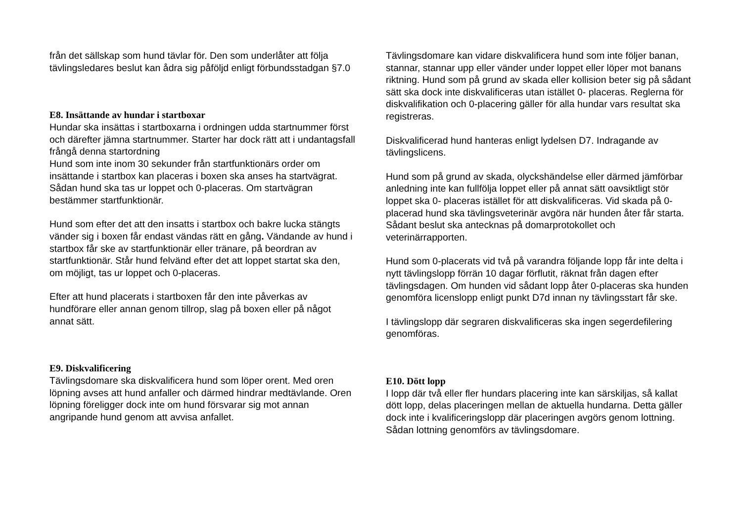från det sällskap som hund tävlar för. Den som underlåter att följa tävlingsledares beslut kan ådra sig påföljd enligt förbundsstadgan §7.0
E8. Insättande av hundar i startboxar
Hundar ska insättas i startboxarna i ordningen udda startnummer först och därefter jämna startnummer. Starter har dock rätt att i undantagsfall frångå denna startordning
Hund som inte inom 30 sekunder från startfunktionärs order om insättande i startbox kan placeras i boxen ska anses ha startvägrat. Sådan hund ska tas ur loppet och 0-placeras. Om startvägran bestämmer startfunktionär.
Hund som efter det att den insatts i startbox och bakre lucka stängts vänder sig i boxen får endast vändas rätt en gång. Vändande av hund i startbox får ske av startfunktionär eller tränare, på beordran av startfunktionär. Står hund felvänd efter det att loppet startat ska den, om möjligt, tas ur loppet och 0-placeras.
Efter att hund placerats i startboxen får den inte påverkas av hundförare eller annan genom tillrop, slag på boxen eller på något annat sätt.
E9. Diskvalificering
Tävlingsdomare ska diskvalificera hund som löper orent. Med oren löpning avses att hund anfaller och därmed hindrar medtävlande. Oren löpning föreligger dock inte om hund försvarar sig mot annan angripande hund genom att avvisa anfallet.
Tävlingsdomare kan vidare diskvalificera hund som inte följer banan, stannar, stannar upp eller vänder under loppet eller löper mot banans riktning. Hund som på grund av skada eller kollision beter sig på sådant sätt ska dock inte diskvalificeras utan istället 0- placeras. Reglerna för diskvalifikation och 0-placering gäller för alla hundar vars resultat ska registreras.
Diskvalificerad hund hanteras enligt lydelsen D7. Indragande av tävlingslicens.
Hund som på grund av skada, olyckshändelse eller därmed jämförbar anledning inte kan fullfölja loppet eller på annat sätt oavsiktligt stör loppet ska 0- placeras istället för att diskvalificeras. Vid skada på 0- placerad hund ska tävlingsveterinär avgöra när hunden åter får starta. Sådant beslut ska antecknas på domarprotokollet och veterinärrapporten.
Hund som 0-placerats vid två på varandra följande lopp får inte delta i nytt tävlingslopp förrän 10 dagar förflutit, räknat från dagen efter tävlingsdagen. Om hunden vid sådant lopp åter 0-placeras ska hunden genomföra licenslopp enligt punkt D7d innan ny tävlingsstart får ske.
I tävlingslopp där segraren diskvalificeras ska ingen segerdefilering genomföras.
E10. Dött lopp
I lopp där två eller fler hundars placering inte kan särskiljas, så kallat dött lopp, delas placeringen mellan de aktuella hundarna. Detta gäller dock inte i kvalificeringslopp där placeringen avgörs genom lottning. Sådan lottning genomförs av tävlingsdomare.